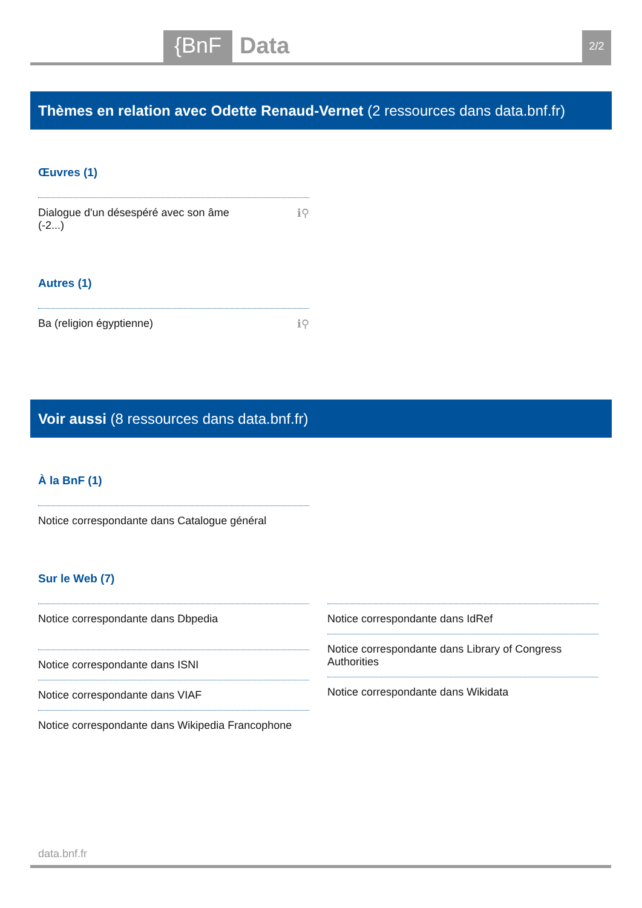{BnF Data 2/2
Thèmes en relation avec Odette Renaud-Vernet (2 ressources dans data.bnf.fr)
Œuvres (1)
Dialogue d'un désespéré avec son âme
(-2...) ℹ⚲
Autres (1)
Ba (religion égyptienne) ℹ⚲
Voir aussi (8 ressources dans data.bnf.fr)
À la BnF (1)
Notice correspondante dans Catalogue général
Sur le Web (7)
Notice correspondante dans Dbpedia
Notice correspondante dans ISNI
Notice correspondante dans VIAF
Notice correspondante dans Wikipedia Francophone
Notice correspondante dans IdRef
Notice correspondante dans Library of Congress
Authorities
Notice correspondante dans Wikidata
data.bnf.fr